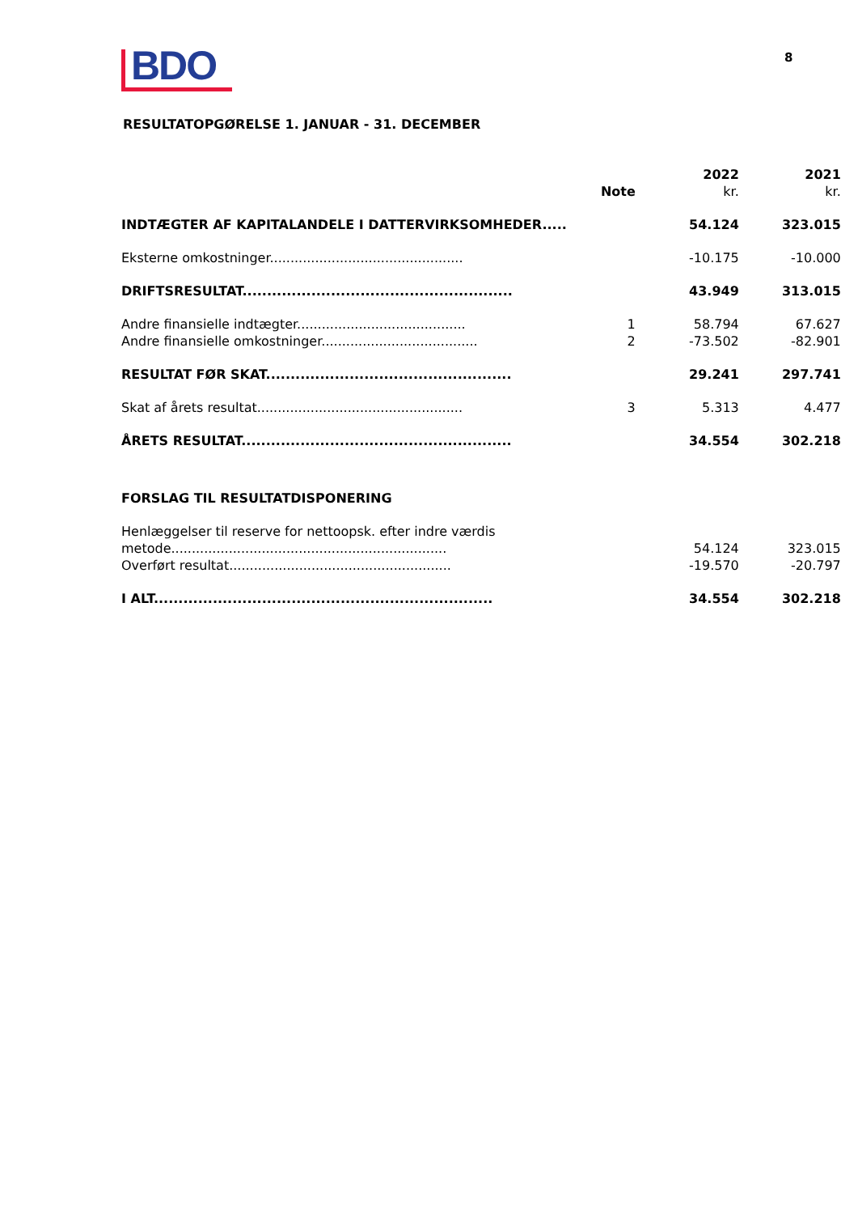BDO 8
RESULTATOPGØRELSE 1. JANUAR - 31. DECEMBER
| | Note | 2022 kr. | 2021 kr. |
| --- | --- | --- | --- |
| INDTÆGTER AF KAPITALANDELE I DATTERVIRKSOMHEDER..... | | 54.124 | 323.015 |
| Eksterne omkostninger............................................... | | -10.175 | -10.000 |
| DRIFTSRESULTAT....................................................... | | 43.949 | 313.015 |
| Andre finansielle indtægter......................................... | 1 | 58.794 | 67.627 |
| Andre finansielle omkostninger...................................... | 2 | -73.502 | -82.901 |
| RESULTAT FØR SKAT.................................................. | | 29.241 | 297.741 |
| Skat af årets resultat.................................................. | 3 | 5.313 | 4.477 |
| ÅRETS RESULTAT....................................................... | | 34.554 | 302.218 |
| FORSLAG TIL RESULTATDISPONERING | | | |
| Henlæggelser til reserve for nettoopsk. efter indre værdis metode................................................................... | | 54.124 | 323.015 |
| Overført resultat...................................................... | | -19.570 | -20.797 |
| I ALT..................................................................... | | 34.554 | 302.218 |